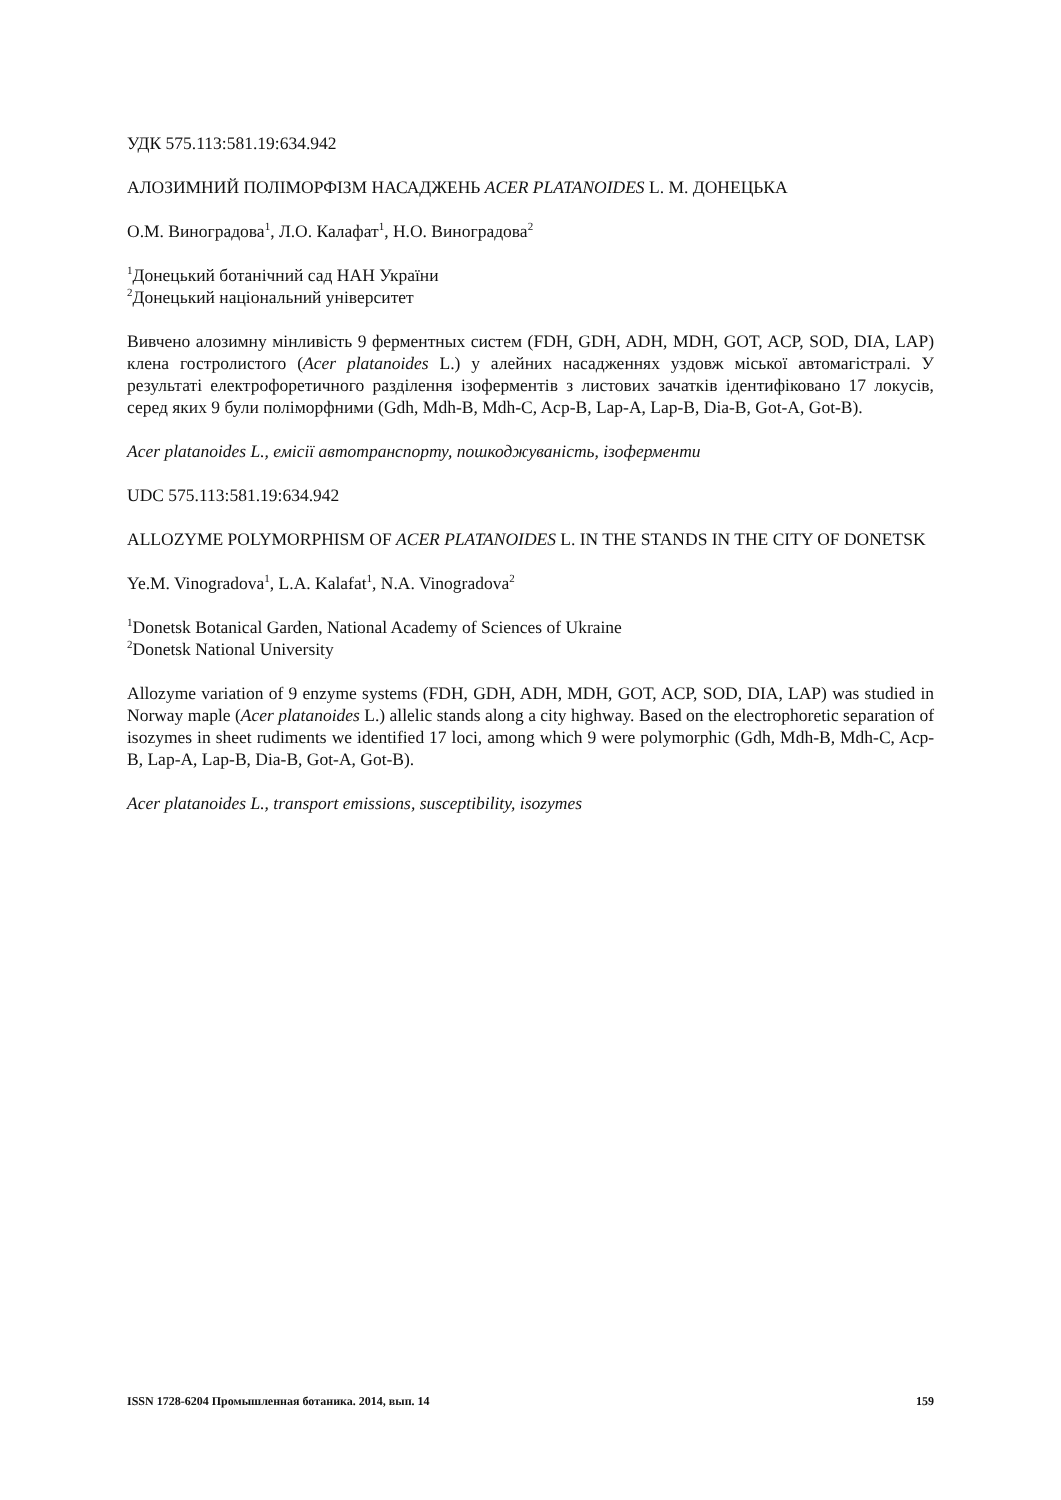УДК 575.113:581.19:634.942
АЛОЗИМНИЙ ПОЛІМОРФІЗМ НАСАДЖЕНЬ ACER PLATANOIDES L. М. ДОНЕЦЬКА
О.М. Виноградова<sup>1</sup>, Л.О. Калафат<sup>1</sup>, Н.О. Виноградова<sup>2</sup>
<sup>1</sup> Донецький ботанічний сад НАН України
<sup>2</sup> Донецький національний університет
Вивчено алозимну мінливість 9 ферментных систем (FDH, GDH, ADH, MDH, GOT, ACP, SOD, DIA, LAP) клена гостролистого (Acer platanoides L.) у алейних насадженнях уздовж міської автомагістралі. У результаті електрофоретичного разділення ізоферментів з листових зачатків ідентифіковано 17 локусів, серед яких 9 були поліморфними (Gdh, Mdh-B, Mdh-C, Acp-B, Lap-A, Lap-B, Dia-B, Got-A, Got-B).
Acer platanoides L., емісії автотранспорту, пошкоджуваність, ізоферменти
UDC 575.113:581.19:634.942
ALLOZYME POLYMORPHISM OF ACER PLATANOIDES L. IN THE STANDS IN THE CITY OF DONETSK
Ye.M. Vinogradova<sup>1</sup>, L.A. Kalafat<sup>1</sup>, N.A. Vinogradova<sup>2</sup>
<sup>1</sup> Donetsk Botanical Garden, National Academy of Sciences of Ukraine
<sup>2</sup> Donetsk National University
Allozyme variation of 9 enzyme systems (FDH, GDH, ADH, MDH, GOT, ACP, SOD, DIA, LAP) was studied in Norway maple (Acer platanoides L.) allelic stands along a city highway. Based on the electrophoretic separation of isozymes in sheet rudiments we identified 17 loci, among which 9 were polymorphic (Gdh, Mdh-B, Mdh-C, Acp-B, Lap-A, Lap-B, Dia-B, Got-A, Got-B).
Acer platanoides L., transport emissions, susceptibility, isozymes
ISSN 1728-6204 Промышленная ботаника. 2014, вып. 14 159